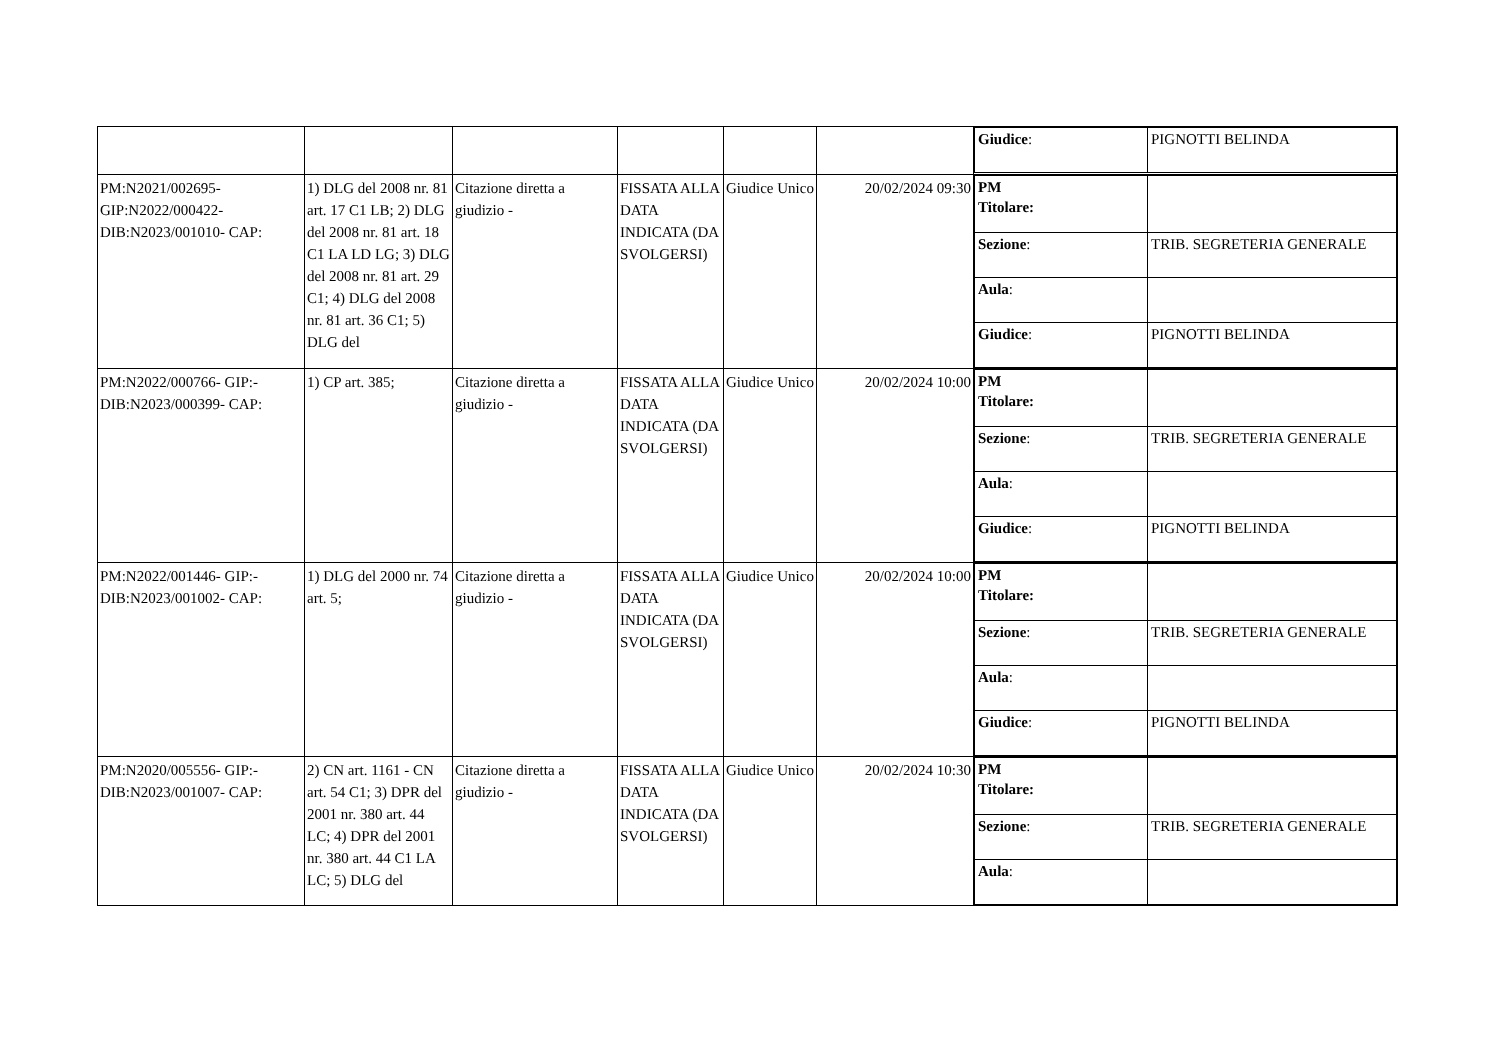| | | | | | | / Giudice : / PIGNOTTI BELINDA / |
| PM:N2021/002695- GIP:N2022/000422- DIB:N2023/001010- CAP: | 1) DLG del 2008 nr. 81 art. 17 C1 LB; 2) DLG del 2008 nr. 81 art. 18 C1 LA LD LG; 3) DLG del 2008 nr. 81 art. 29 C1; 4) DLG del 2008 nr. 81 art. 36 C1; 5) DLG del | Citazione diretta a giudizio - | FISSATA ALLA DATA INDICATA (DA SVOLGERSI) | Giudice Unico | 20/02/2024 09:30 | / PM Titolare: / / / Sezione : / TRIB. SEGRETERIA GENERALE / / Aula : / / / Giudice : / PIGNOTTI BELINDA / |
| PM:N2022/000766- GIP:- DIB:N2023/000399- CAP: | 1) CP art. 385; | Citazione diretta a giudizio - | FISSATA ALLA DATA INDICATA (DA SVOLGERSI) | Giudice Unico | 20/02/2024 10:00 | / PM Titolare: / / / Sezione : / TRIB. SEGRETERIA GENERALE / / Aula : / / / Giudice : / PIGNOTTI BELINDA / |
| PM:N2022/001446- GIP:- DIB:N2023/001002- CAP: | 1) DLG del 2000 nr. 74 art. 5; | Citazione diretta a giudizio - | FISSATA ALLA DATA INDICATA (DA SVOLGERSI) | Giudice Unico | 20/02/2024 10:00 | / PM Titolare: / / / Sezione : / TRIB. SEGRETERIA GENERALE / / Aula : / / / Giudice : / PIGNOTTI BELINDA / |
| PM:N2020/005556- GIP:- DIB:N2023/001007- CAP: | 2) CN art. 1161 - CN art. 54 C1; 3) DPR del 2001 nr. 380 art. 44 LC; 4) DPR del 2001 nr. 380 art. 44 C1 LA LC; 5) DLG del | Citazione diretta a giudizio - | FISSATA ALLA DATA INDICATA (DA SVOLGERSI) | Giudice Unico | 20/02/2024 10:30 | / PM Titolare: / / / Sezione : / TRIB. SEGRETERIA GENERALE / / Aula : / / |